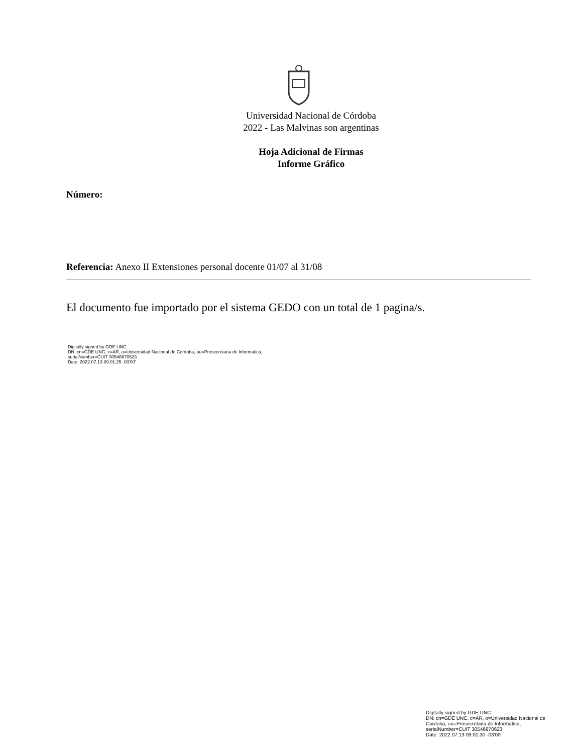Universidad Nacional de Córdoba
2022 - Las Malvinas son argentinas
Hoja Adicional de Firmas
Informe Gráfico
Número:
Referencia: Anexo II Extensiones personal docente 01/07 al 31/08
El documento fue importado por el sistema GEDO con un total de 1 pagina/s.
Digitally signed by GDE UNC
DN: cn=GDE UNC, c=AR, o=Universidad Nacional de Cordoba, ou=Prosecretaria de Informatica,
serialNumber=CUIT 30546670623
Date: 2022.07.13 09:01:25 -03'00'
Digitally signed by GDE UNC
DN: cn=GDE UNC, c=AR, o=Universidad Nacional de Cordoba, ou=Prosecretaria de Informatica, serialNumber=CUIT 30546670623
Date: 2022.07.13 09:01:30 -03'00'